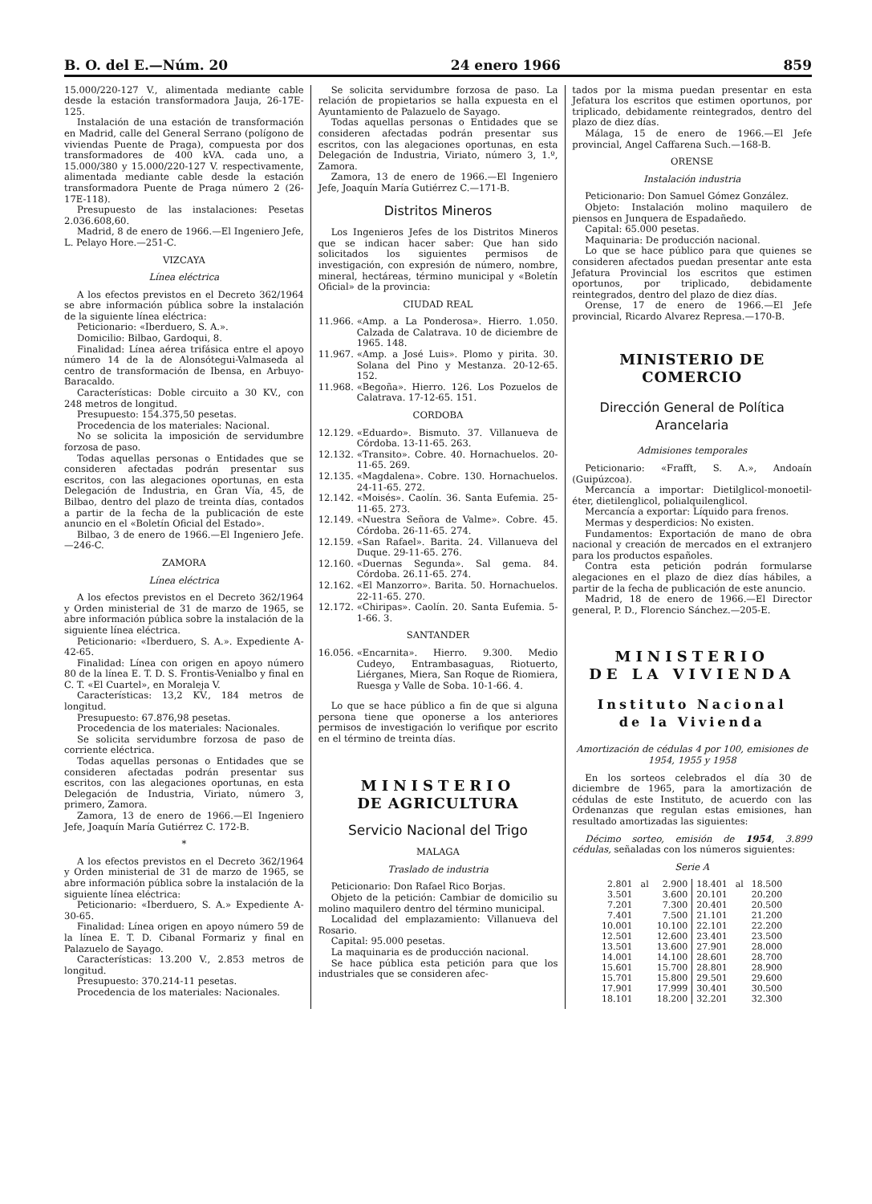B. O. del E.—Núm. 20 24 enero 1966 859
15.000/220-127 V., alimentada mediante cable desde la estación transformadora Jauja, 26-17E-125.
Instalación de una estación de transformación en Madrid, calle del General Serrano (polígono de viviendas Puente de Praga), compuesta por dos transformadores de 400 kVA. cada uno, a 15.000/380 y 15.000/220-127 V. respectivamente, alimentada mediante cable desde la estación transformadora Puente de Praga número 2 (26-17E-118).
Presupuesto de las instalaciones: Pesetas 2.036.608,60.
Madrid, 8 de enero de 1966.—El Ingeniero Jefe, L. Pelayo Hore.—251-C.
VIZCAYA
Línea eléctrica
A los efectos previstos en el Decreto 362/1964 se abre información pública sobre la instalación de la siguiente línea eléctrica:
Peticionario: «Iberduero, S. A.».
Domicilio: Bilbao, Gardoqui, 8.
Finalidad: Línea aérea trifásica entre el apoyo número 14 de la de Alonsótegui-Valmaseda al centro de transformación de Ibensa, en Arbuyo-Baracaldo.
Características: Doble circuito a 30 KV., con 248 metros de longitud.
Presupuesto: 154.375,50 pesetas.
Procedencia de los materiales: Nacional.
No se solicita la imposición de servidumbre forzosa de paso.
Todas aquellas personas o Entidades que se consideren afectadas podrán presentar sus escritos, con las alegaciones oportunas, en esta Delegación de Industria, en Gran Vía, 45, de Bilbao, dentro del plazo de treinta días, contados a partir de la fecha de la publicación de este anuncio en el «Boletín Oficial del Estado».
Bilbao, 3 de enero de 1966.—El Ingeniero Jefe.—246-C.
ZAMORA
Línea eléctrica
A los efectos previstos en el Decreto 362/1964 y Orden ministerial de 31 de marzo de 1965, se abre información pública sobre la instalación de la siguiente línea eléctrica.
Peticionario: «Iberduero, S. A.». Expediente A-42-65.
Finalidad: Línea con origen en apoyo número 80 de la línea E. T. D. S. Frontis-Venialbo y final en C. T. «El Cuartel», en Moraleja V.
Características: 13,2 KV., 184 metros de longitud.
Presupuesto: 67.876,98 pesetas.
Procedencia de los materiales: Nacionales.
Se solicita servidumbre forzosa de paso de corriente eléctrica.
Todas aquellas personas o Entidades que se consideren afectadas podrán presentar sus escritos, con las alegaciones oportunas, en esta Delegación de Industria, Viriato, número 3, primero, Zamora.
Zamora, 13 de enero de 1966.—El Ingeniero Jefe, Joaquín María Gutiérrez C. 172-B.
*
A los efectos previstos en el Decreto 362/1964 y Orden ministerial de 31 de marzo de 1965, se abre información pública sobre la instalación de la siguiente línea eléctrica:
Peticionario: «Iberduero, S. A.» Expediente A-30-65.
Finalidad: Línea origen en apoyo número 59 de la línea E. T. D. Cibanal Formariz y final en Palazuelo de Sayago.
Características: 13.200 V., 2.853 metros de longitud.
Presupuesto: 370.214-11 pesetas.
Procedencia de los materiales: Nacionales.
Se solicita servidumbre forzosa de paso. La relación de propietarios se halla expuesta en el Ayuntamiento de Palazuelo de Sayago.
Todas aquellas personas o Entidades que se consideren afectadas podrán presentar sus escritos, con las alegaciones oportunas, en esta Delegación de Industria, Viriato, número 3, 1.º, Zamora.
Zamora, 13 de enero de 1966.—El Ingeniero Jefe, Joaquín María Gutiérrez C.—171-B.
Distritos Mineros
Los Ingenieros Jefes de los Distritos Mineros que se indican hacer saber: Que han sido solicitados los siguientes permisos de investigación, con expresión de número, nombre, mineral, hectáreas, término municipal y «Boletín Oficial» de la provincia:
CIUDAD REAL
11.966. «Amp. a La Ponderosa». Hierro. 1.050. Calzada de Calatrava. 10 de diciembre de 1965. 148.
11.967. «Amp. a José Luis». Plomo y pirita. 30. Solana del Pino y Mestanza. 20-12-65. 152.
11.968. «Begoña». Hierro. 126. Los Pozuelos de Calatrava. 17-12-65. 151.
CORDOBA
12.129. «Eduardo». Bismuto. 37. Villanueva de Córdoba. 13-11-65. 263.
12.132. «Transito». Cobre. 40. Hornachuelos. 20-11-65. 269.
12.135. «Magdalena». Cobre. 130. Hornachuelos. 24-11-65. 272.
12.142. «Moisés». Caolín. 36. Santa Eufemia. 25-11-65. 273.
12.149. «Nuestra Señora de Valme». Cobre. 45. Córdoba. 26-11-65. 274.
12.159. «San Rafael». Barita. 24. Villanueva del Duque. 29-11-65. 276.
12.160. «Duernas Segunda». Sal gema. 84. Córdoba. 26.11-65. 274.
12.162. «El Manzorro». Barita. 50. Hornachuelos. 22-11-65. 270.
12.172. «Chiripas». Caolín. 20. Santa Eufemia. 5-1-66. 3.
SANTANDER
16.056. «Encarnita». Hierro. 9.300. Medio Cudeyo, Entrambasaguas, Riotuerto, Liérganes, Miera, San Roque de Riomiera, Ruesga y Valle de Soba. 10-1-66. 4.
Lo que se hace público a fin de que si alguna persona tiene que oponerse a los anteriores permisos de investigación lo verifique por escrito en el término de treinta días.
MINISTERIO
DE AGRICULTURA
Servicio Nacional del Trigo
MALAGA
Traslado de industria
Peticionario: Don Rafael Rico Borjas.
Objeto de la petición: Cambiar de domicilio su molino maquilero dentro del término municipal.
Localidad del emplazamiento: Villanueva del Rosario.
Capital: 95.000 pesetas.
La maquinaria es de producción nacional.
Se hace pública esta petición para que los industriales que se consideren afec-
tados por la misma puedan presentar en esta Jefatura los escritos que estimen oportunos, por triplicado, debidamente reintegrados, dentro del plazo de diez días.
Málaga, 15 de enero de 1966.—El Jefe provincial, Angel Caffarena Such.—168-B.
ORENSE
Instalación industria
Peticionario: Don Samuel Gómez González.
Objeto: Instalación molino maquilero de piensos en Junquera de Espadañedo.
Capital: 65.000 pesetas.
Maquinaria: De producción nacional.
Lo que se hace público para que quienes se consideren afectados puedan presentar ante esta Jefatura Provincial los escritos que estimen oportunos, por triplicado, debidamente reintegrados, dentro del plazo de diez días.
Orense, 17 de enero de 1966.—El Jefe provincial, Ricardo Alvarez Represa.—170-B.
MINISTERIO DE COMERCIO
Dirección General de Política Arancelaria
Admisiones temporales
Peticionario: «Frafft, S. A.», Andoaín (Guipúzcoa).
Mercancía a importar: Dietilglicol-monoetil-éter, dietilenglicol, polialquilenglicol.
Mercancía a exportar: Líquido para frenos.
Mermas y desperdicios: No existen.
Fundamentos: Exportación de mano de obra nacional y creación de mercados en el extranjero para los productos españoles.
Contra esta petición podrán formularse alegaciones en el plazo de diez días hábiles, a partir de la fecha de publicación de este anuncio.
Madrid, 18 de enero de 1966.—El Director general, P. D., Florencio Sánchez.—205-E.
MINISTERIO
DE LA VIVIENDA
Instituto Nacional
de la Vivienda
Amortización de cédulas 4 por 100, emisiones de 1954, 1955 y 1958
En los sorteos celebrados el día 30 de diciembre de 1965, para la amortización de cédulas de este Instituto, de acuerdo con las Ordenanzas que regulan estas emisiones, han resultado amortizadas las siguientes:
Décimo sorteo, emisión de 1954, 3.899 cédulas, señaladas con los números siguientes:
Serie A
| 2.801 | al | 2.900 | 18.401 | al | 18.500 |
| 3.501 | | 3.600 | 20.101 | | 20.200 |
| 7.201 | | 7.300 | 20.401 | | 20.500 |
| 7.401 | | 7.500 | 21.101 | | 21.200 |
| 10.001 | | 10.100 | 22.101 | | 22.200 |
| 12.501 | | 12.600 | 23.401 | | 23.500 |
| 13.501 | | 13.600 | 27.901 | | 28.000 |
| 14.001 | | 14.100 | 28.601 | | 28.700 |
| 15.601 | | 15.700 | 28.801 | | 28.900 |
| 15.701 | | 15.800 | 29.501 | | 29.600 |
| 17.901 | | 17.999 | 30.401 | | 30.500 |
| 18.101 | | 18.200 | 32.201 | | 32.300 |